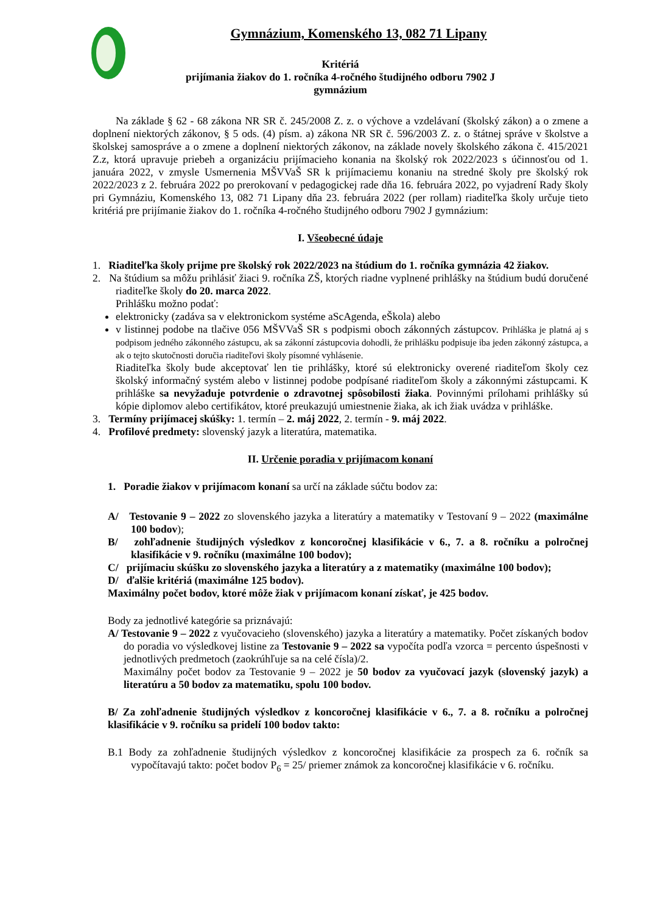Gymnázium, Komenského 13, 082 71 Lipany
Kritériá
prijímania žiakov do 1. ročníka 4-ročného študijného odboru 7902 J
gymnázium
Na základe § 62 - 68 zákona NR SR č. 245/2008 Z. z. o výchove a vzdelávaní (školský zákon) a o zmene a doplnení niektorých zákonov, § 5 ods. (4) písm. a) zákona NR SR č. 596/2003 Z. z. o štátnej správe v školstve a školskej samospráve a o zmene a doplnení niektorých zákonov, na základe novely školského zákona č. 415/2021 Z.z, ktorá upravuje priebeh a organizáciu prijímacieho konania na školský rok 2022/2023 s účinnosťou od 1. januára 2022, v zmysle Usmernenia MŠVVaŠ SR k prijímaciemu konaniu na stredné školy pre školský rok 2022/2023 z 2. februára 2022 po prerokovaní v pedagogickej rade dňa 16. februára 2022, po vyjadrení Rady školy pri Gymnáziu, Komenského 13, 082 71 Lipany dňa 23. februára 2022 (per rollam) riaditeľka školy určuje tieto kritériá pre prijímanie žiakov do 1. ročníka 4-ročného študijného odboru 7902 J gymnázium:
I. Všeobecné údaje
1. Riaditeľka školy prijme pre školský rok 2022/2023 na štúdium do 1. ročníka gymnázia 42 žiakov.
2. Na štúdium sa môžu prihlásiť žiaci 9. ročníka ZŠ, ktorých riadne vyplnené prihlášky na štúdium budú doručené riaditeľke školy do 20. marca 2022.
Prihlášku možno podať:
elektronicky (zadáva sa v elektronickom systéme aScAgenda, eŠkola) alebo
v listinnej podobe na tlačive 056 MŠVVaŠ SR s podpismi oboch zákonných zástupcov. Prihláška je platná aj s podpisom jedného zákonného zástupcu, ak sa zákonní zástupcovia dohodli, že prihlášku podpisuje iba jeden zákonný zástupca, a ak o tejto skutočnosti doručia riaditeľovi školy písomné vyhlásenie.
Riaditeľka školy bude akceptovať len tie prihlášky, ktoré sú elektronicky overené riaditeľom školy cez školský informačný systém alebo v listinnej podobe podpísané riaditeľom školy a zákonnými zástupcami. K prihláške sa nevyžaduje potvrdenie o zdravotnej spôsobilosti žiaka. Povinnými prílohami prihlášky sú kópie diplomov alebo certifikátov, ktoré preukazujú umiestnenie žiaka, ak ich žiak uvádza v prihláške.
3. Termíny prijímacej skúšky: 1. termín – 2. máj 2022, 2. termín - 9. máj 2022.
4. Profilové predmety: slovenský jazyk a literatúra, matematika.
II. Určenie poradia v prijímacom konaní
1. Poradie žiakov v prijímacom konaní sa určí na základe súčtu bodov za:
A/ Testovanie 9 – 2022 zo slovenského jazyka a literatúry a matematiky v Testovaní 9 – 2022 (maximálne 100 bodov);
B/ zohľadnenie študijných výsledkov z koncoročnej klasifikácie v 6., 7. a 8. ročníku a polročnej klasifikácie v 9. ročníku (maximálne 100 bodov);
C/ prijímaciu skúšku zo slovenského jazyka a literatúry a z matematiky (maximálne 100 bodov);
D/ ďalšie kritériá (maximálne 125 bodov).
Maximálny počet bodov, ktoré môže žiak v prijímacom konaní získať, je 425 bodov.
Body za jednotlivé kategórie sa priznávajú:
A/ Testovanie 9 – 2022 z vyučovacieho (slovenského) jazyka a literatúry a matematiky. Počet získaných bodov do poradia vo výsledkovej listine za Testovanie 9 – 2022 sa vypočíta podľa vzorca = percento úspešnosti v jednotlivých predmetoch (zaokrúhľuje sa na celé čísla)/2.
Maximálny počet bodov za Testovanie 9 – 2022 je 50 bodov za vyučovací jazyk (slovenský jazyk) a literatúru a 50 bodov za matematiku, spolu 100 bodov.
B/ Za zohľadnenie študijných výsledkov z koncoročnej klasifikácie v 6., 7. a 8. ročníku a polročnej klasifikácie v 9. ročníku sa pridelí 100 bodov takto:
B.1 Body za zohľadnenie študijných výsledkov z koncoročnej klasifikácie za prospech za 6. ročník sa vypočítavajú takto: počet bodov P<sub>6</sub> = 25/ priemer známok za koncoročnej klasifikácie v 6. ročníku.